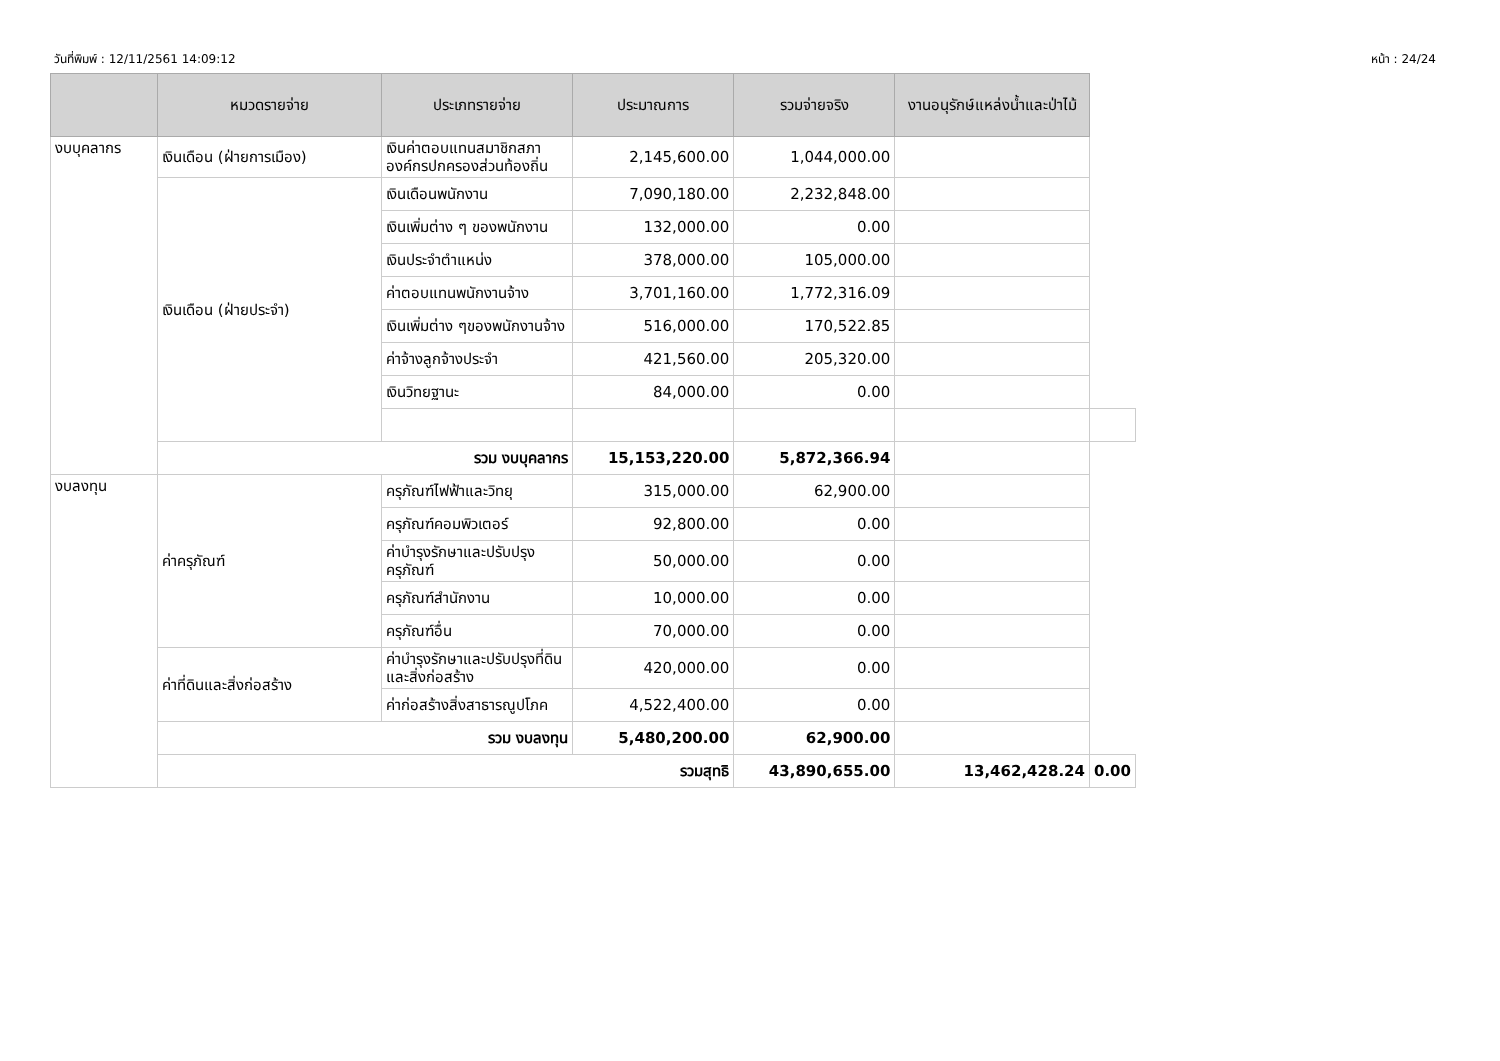วันที่พิมพ์ : 12/11/2561 14:09:12 หน้า : 24/24
| | หมวดรายจ่าย | ประเภทรายจ่าย | ประมาณการ | รวมจ่ายจริง | งานอนุรักษ์แหล่งน้ำและป่าไม้ | |
| --- | --- | --- | --- | --- | --- | --- |
| งบบุคลากร | เงินเดือน (ฝ่ายการเมือง) | เงินค่าตอบแทนสมาชิกสภาองค์กรปกครองส่วนท้องถิ่น | 2,145,600.00 | 1,044,000.00 | | |
| | เงินเดือน (ฝ่ายประจำ) | เงินเดือนพนักงาน | 7,090,180.00 | 2,232,848.00 | | |
| | | เงินเพิ่มต่าง ๆ ของพนักงาน | 132,000.00 | 0.00 | | |
| | | เงินประจำตำแหน่ง | 378,000.00 | 105,000.00 | | |
| | | ค่าตอบแทนพนักงานจ้าง | 3,701,160.00 | 1,772,316.09 | | |
| | | เงินเพิ่มต่าง ๆของพนักงานจ้าง | 516,000.00 | 170,522.85 | | |
| | | ค่าจ้างลูกจ้างประจำ | 421,560.00 | 205,320.00 | | |
| | | เงินวิทยฐานะ | 84,000.00 | 0.00 | | |
| | รวม งบบุคลากร | | 15,153,220.00 | 5,872,366.94 | | |
| งบลงทุน | ค่าครุภัณฑ์ | ครุภัณฑ์ไฟฟ้าและวิทยุ | 315,000.00 | 62,900.00 | | |
| | | ครุภัณฑ์คอมพิวเตอร์ | 92,800.00 | 0.00 | | |
| | | ค่าบำรุงรักษาและปรับปรุงครุภัณฑ์ | 50,000.00 | 0.00 | | |
| | | ครุภัณฑ์สำนักงาน | 10,000.00 | 0.00 | | |
| | | ครุภัณฑ์อื่น | 70,000.00 | 0.00 | | |
| | ค่าที่ดินและสิ่งก่อสร้าง | ค่าบำรุงรักษาและปรับปรุงที่ดินและสิ่งก่อสร้าง | 420,000.00 | 0.00 | | |
| | | ค่าก่อสร้างสิ่งสาธารณูปโภค | 4,522,400.00 | 0.00 | | |
| | รวม งบลงทุน | | 5,480,200.00 | 62,900.00 | | |
| | รวมสุทธิ | | | 43,890,655.00 | 13,462,428.24 | 0.00 |